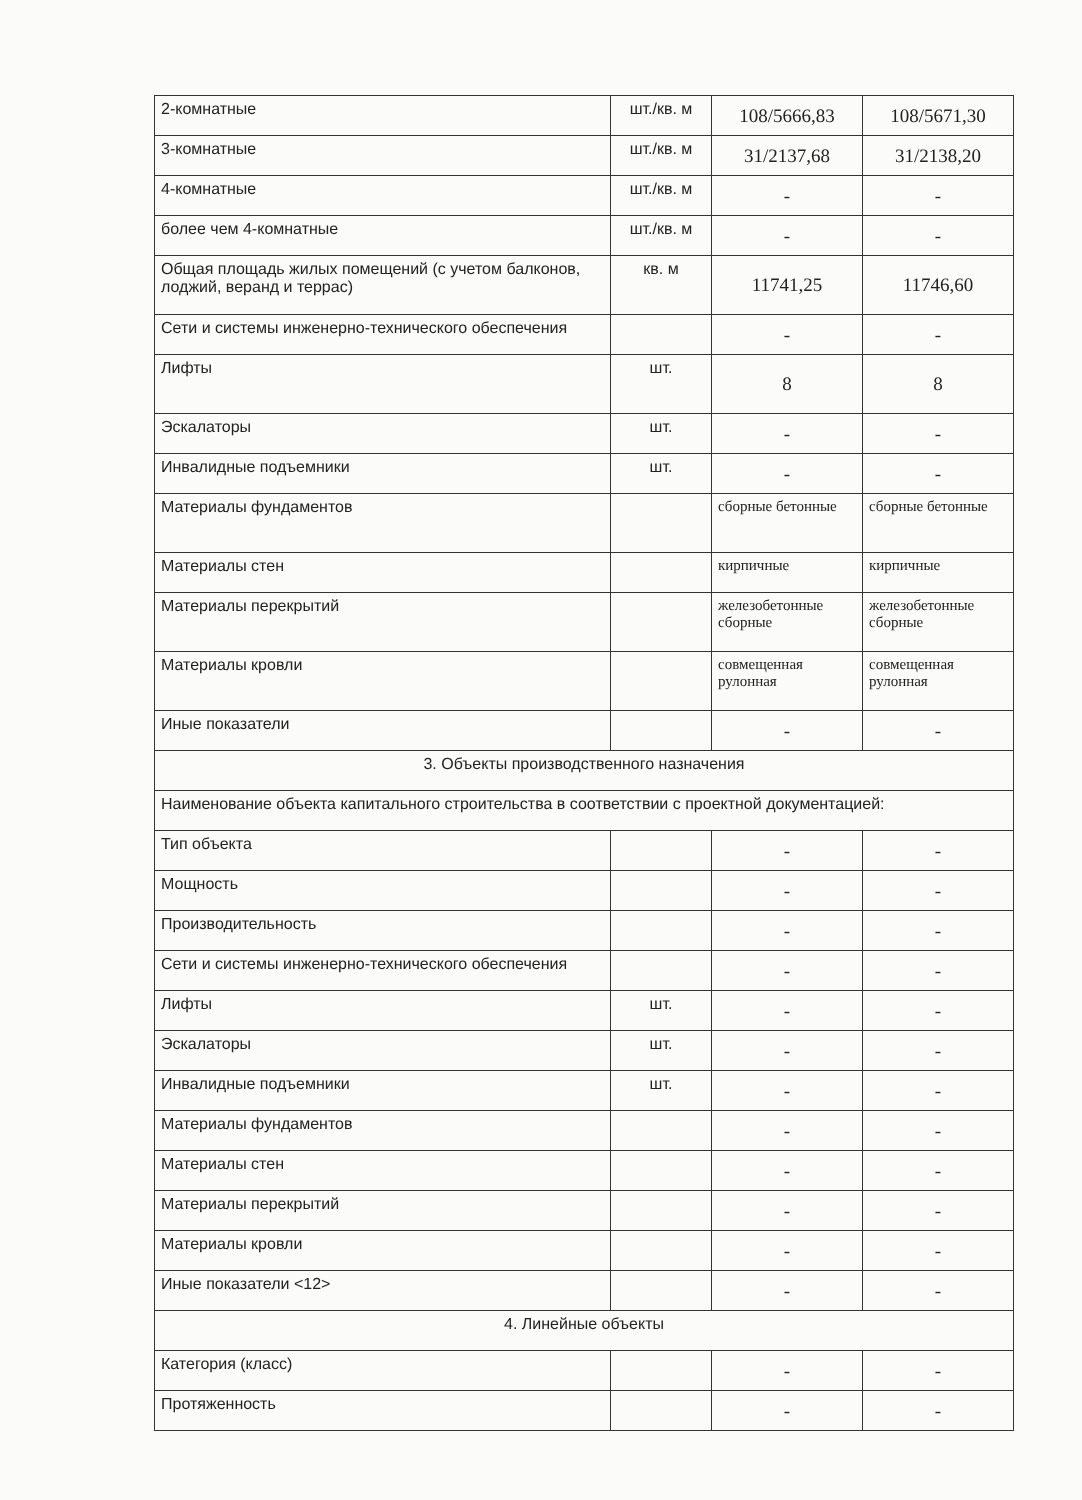| 2-комнатные | шт./кв. м | 108/5666,83 | 108/5671,30 |
| 3-комнатные | шт./кв. м | 31/2137,68 | 31/2138,20 |
| 4-комнатные | шт./кв. м | - | - |
| более чем 4-комнатные | шт./кв. м | - | - |
| Общая площадь жилых помещений (с учетом балконов, лоджий, веранд и террас) | кв. м | 11741,25 | 11746,60 |
| Сети и системы инженерно-технического обеспечения | | - | - |
| Лифты | шт. | 8 | 8 |
| Эскалаторы | шт. | - | - |
| Инвалидные подъемники | шт. | - | - |
| Материалы фундаментов | | сборные бетонные | сборные бетонные |
| Материалы стен | | кирпичные | кирпичные |
| Материалы перекрытий | | железобетонные сборные | железобетонные сборные |
| Материалы кровли | | совмещенная рулонная | совмещенная рулонная |
| Иные показатели | | - | - |
| 3. Объекты производственного назначения | | | |
| Наименование объекта капитального строительства в соответствии с проектной документацией: | | | |
| Тип объекта | | - | - |
| Мощность | | - | - |
| Производительность | | - | - |
| Сети и системы инженерно-технического обеспечения | | - | - |
| Лифты | шт. | - | - |
| Эскалаторы | шт. | - | - |
| Инвалидные подъемники | шт. | - | - |
| Материалы фундаментов | | - | - |
| Материалы стен | | - | - |
| Материалы перекрытий | | - | - |
| Материалы кровли | | - | - |
| Иные показатели <12> | | - | - |
| 4. Линейные объекты | | | |
| Категория (класс) | | - | - |
| Протяженность | | - | - |